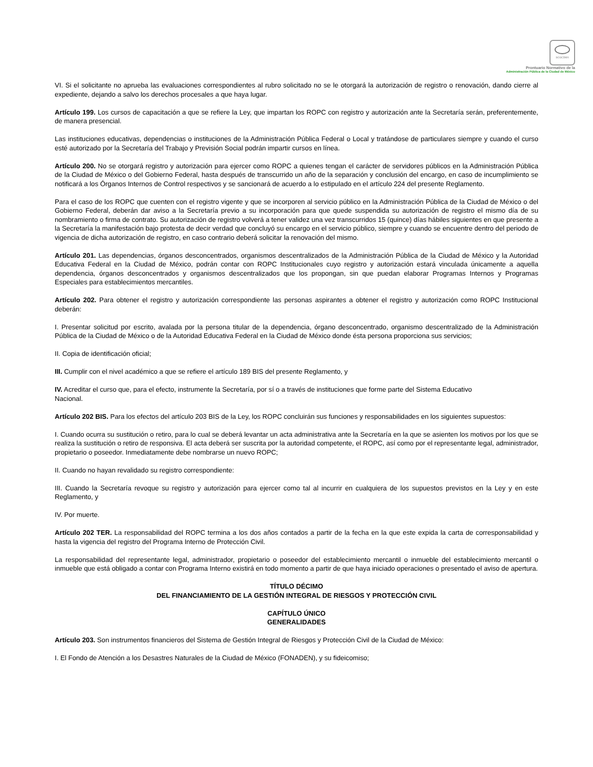SCGCDMX
Prontuario Normativo de la
Administración Pública de la Ciudad de México
VI. Si el solicitante no aprueba las evaluaciones correspondientes al rubro solicitado no se le otorgará la autorización de registro o renovación, dando cierre al expediente, dejando a salvo los derechos procesales a que haya lugar.
Artículo 199. Los cursos de capacitación a que se refiere la Ley, que impartan los ROPC con registro y autorización ante la Secretaría serán, preferentemente, de manera presencial.
Las instituciones educativas, dependencias o instituciones de la Administración Pública Federal o Local y tratándose de particulares siempre y cuando el curso esté autorizado por la Secretaría del Trabajo y Previsión Social podrán impartir cursos en línea.
Artículo 200. No se otorgará registro y autorización para ejercer como ROPC a quienes tengan el carácter de servidores públicos en la Administración Pública de la Ciudad de México o del Gobierno Federal, hasta después de transcurrido un año de la separación y conclusión del encargo, en caso de incumplimiento se notificará a los Órganos Internos de Control respectivos y se sancionará de acuerdo a lo estipulado en el artículo 224 del presente Reglamento.
Para el caso de los ROPC que cuenten con el registro vigente y que se incorporen al servicio público en la Administración Pública de la Ciudad de México o del Gobierno Federal, deberán dar aviso a la Secretaría previo a su incorporación para que quede suspendida su autorización de registro el mismo día de su nombramiento o firma de contrato. Su autorización de registro volverá a tener validez una vez transcurridos 15 (quince) días hábiles siguientes en que presente a la Secretaría la manifestación bajo protesta de decir verdad que concluyó su encargo en el servicio público, siempre y cuando se encuentre dentro del periodo de vigencia de dicha autorización de registro, en caso contrario deberá solicitar la renovación del mismo.
Artículo 201. Las dependencias, órganos desconcentrados, organismos descentralizados de la Administración Pública de la Ciudad de México y la Autoridad Educativa Federal en la Ciudad de México, podrán contar con ROPC Institucionales cuyo registro y autorización estará vinculada únicamente a aquella dependencia, órganos desconcentrados y organismos descentralizados que los propongan, sin que puedan elaborar Programas Internos y Programas Especiales para establecimientos mercantiles.
Artículo 202. Para obtener el registro y autorización correspondiente las personas aspirantes a obtener el registro y autorización como ROPC Institucional deberán:
I. Presentar solicitud por escrito, avalada por la persona titular de la dependencia, órgano desconcentrado, organismo descentralizado de la Administración Pública de la Ciudad de México o de la Autoridad Educativa Federal en la Ciudad de México donde ésta persona proporciona sus servicios;
II. Copia de identificación oficial;
III. Cumplir con el nivel académico a que se refiere el artículo 189 BIS del presente Reglamento, y
IV. Acreditar el curso que, para el efecto, instrumente la Secretaría, por sí o a través de instituciones que forme parte del Sistema Educativo Nacional.
Artículo 202 BIS. Para los efectos del artículo 203 BIS de la Ley, los ROPC concluirán sus funciones y responsabilidades en los siguientes supuestos:
I. Cuando ocurra su sustitución o retiro, para lo cual se deberá levantar un acta administrativa ante la Secretaría en la que se asienten los motivos por los que se realiza la sustitución o retiro de responsiva. El acta deberá ser suscrita por la autoridad competente, el ROPC, así como por el representante legal, administrador, propietario o poseedor. Inmediatamente debe nombrarse un nuevo ROPC;
II. Cuando no hayan revalidado su registro correspondiente:
III. Cuando la Secretaría revoque su registro y autorización para ejercer como tal al incurrir en cualquiera de los supuestos previstos en la Ley y en este Reglamento, y
IV. Por muerte.
Artículo 202 TER. La responsabilidad del ROPC termina a los dos años contados a partir de la fecha en la que este expida la carta de corresponsabilidad y hasta la vigencia del registro del Programa Interno de Protección Civil.
La responsabilidad del representante legal, administrador, propietario o poseedor del establecimiento mercantil o inmueble del establecimiento mercantil o inmueble que está obligado a contar con Programa Interno existirá en todo momento a partir de que haya iniciado operaciones o presentado el aviso de apertura.
TÍTULO DÉCIMO
DEL FINANCIAMIENTO DE LA GESTIÓN INTEGRAL DE RIESGOS Y PROTECCIÓN CIVIL
CAPÍTULO ÚNICO
GENERALIDADES
Artículo 203. Son instrumentos financieros del Sistema de Gestión Integral de Riesgos y Protección Civil de la Ciudad de México:
I. El Fondo de Atención a los Desastres Naturales de la Ciudad de México (FONADEN), y su fideicomiso;